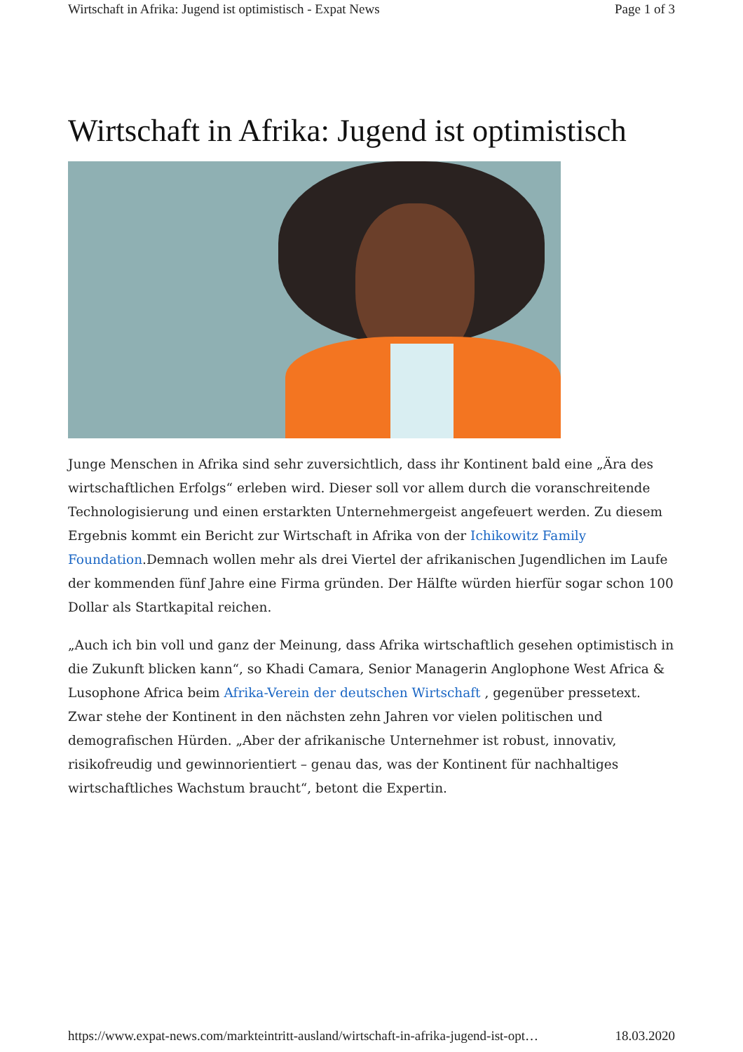Wirtschaft in Afrika: Jugend ist optimistisch - Expat News Page 1 of 3
Wirtschaft in Afrika: Jugend ist optimistisch
Junge Menschen in Afrika sind sehr zuversichtlich, dass ihr Kontinent bald eine „Ära des wirtschaftlichen Erfolgs“ erleben wird. Dieser soll vor allem durch die voranschreitende Technologisierung und einen erstarkten Unternehmergeist angefeuert werden. Zu diesem Ergebnis kommt ein Bericht zur Wirtschaft in Afrika von der Ichikowitz Family Foundation.Demnach wollen mehr als drei Viertel der afrikanischen Jugendlichen im Laufe der kommenden fünf Jahre eine Firma gründen. Der Hälfte würden hierfür sogar schon 100 Dollar als Startkapital reichen.
„Auch ich bin voll und ganz der Meinung, dass Afrika wirtschaftlich gesehen optimistisch in die Zukunft blicken kann“, so Khadi Camara, Senior Managerin Anglophone West Africa & Lusophone Africa beim Afrika-Verein der deutschen Wirtschaft , gegenüber pressetext. Zwar stehe der Kontinent in den nächsten zehn Jahren vor vielen politischen und demografischen Hürden. „Aber der afrikanische Unternehmer ist robust, innovativ, risikofreudig und gewinnorientiert – genau das, was der Kontinent für nachhaltiges wirtschaftliches Wachstum braucht“, betont die Expertin.
https://www.expat-news.com/markteintritt-ausland/wirtschaft-in-afrika-jugend-ist-opt… 18.03.2020